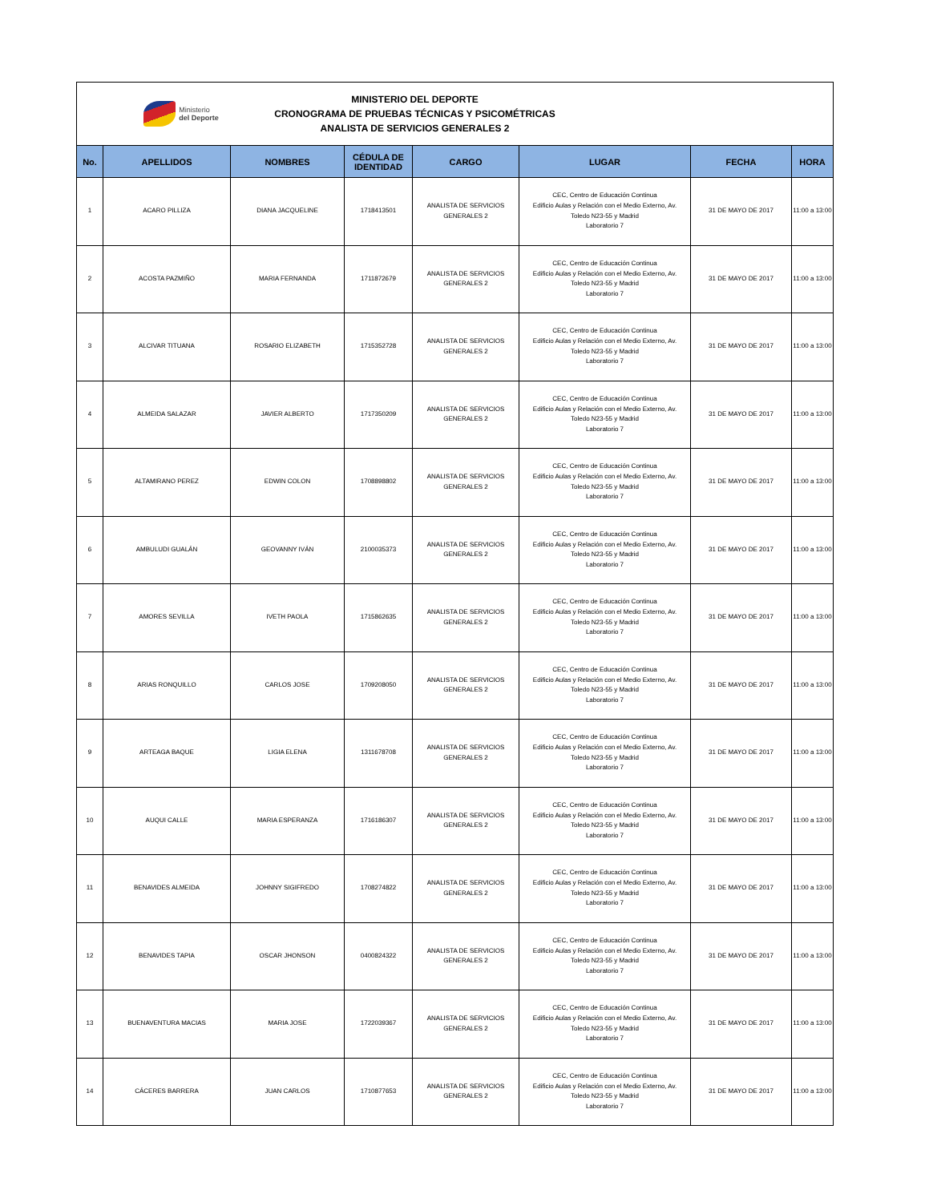Ministerio
del Deporte
MINISTERIO DEL DEPORTE
CRONOGRAMA DE PRUEBAS TÉCNICAS Y PSICOMÉTRICAS
ANALISTA DE SERVICIOS GENERALES 2
| No. | APELLIDOS | NOMBRES | CÉDULA DE IDENTIDAD | CARGO | LUGAR | FECHA | HORA |
| --- | --- | --- | --- | --- | --- | --- | --- |
| 1 | ACARO PILLIZA | DIANA JACQUELINE | 1718413501 | ANALISTA DE SERVICIOS GENERALES 2 | CEC, Centro de Educación Continua Edificio Aulas y Relación con el Medio Externo, Av. Toledo N23-55 y Madrid Laboratorio 7 | 31 DE MAYO DE 2017 | 11:00 a 13:00 |
| 2 | ACOSTA PAZMIÑO | MARIA FERNANDA | 1711872679 | ANALISTA DE SERVICIOS GENERALES 2 | CEC, Centro de Educación Continua Edificio Aulas y Relación con el Medio Externo, Av. Toledo N23-55 y Madrid Laboratorio 7 | 31 DE MAYO DE 2017 | 11:00 a 13:00 |
| 3 | ALCIVAR TITUANA | ROSARIO ELIZABETH | 1715352728 | ANALISTA DE SERVICIOS GENERALES 2 | CEC, Centro de Educación Continua Edificio Aulas y Relación con el Medio Externo, Av. Toledo N23-55 y Madrid Laboratorio 7 | 31 DE MAYO DE 2017 | 11:00 a 13:00 |
| 4 | ALMEIDA SALAZAR | JAVIER ALBERTO | 1717350209 | ANALISTA DE SERVICIOS GENERALES 2 | CEC, Centro de Educación Continua Edificio Aulas y Relación con el Medio Externo, Av. Toledo N23-55 y Madrid Laboratorio 7 | 31 DE MAYO DE 2017 | 11:00 a 13:00 |
| 5 | ALTAMIRANO PEREZ | EDWIN COLON | 1708898802 | ANALISTA DE SERVICIOS GENERALES 2 | CEC, Centro de Educación Continua Edificio Aulas y Relación con el Medio Externo, Av. Toledo N23-55 y Madrid Laboratorio 7 | 31 DE MAYO DE 2017 | 11:00 a 13:00 |
| 6 | AMBULUDI GUALÁN | GEOVANNY IVÁN | 2100035373 | ANALISTA DE SERVICIOS GENERALES 2 | CEC, Centro de Educación Continua Edificio Aulas y Relación con el Medio Externo, Av. Toledo N23-55 y Madrid Laboratorio 7 | 31 DE MAYO DE 2017 | 11:00 a 13:00 |
| 7 | AMORES SEVILLA | IVETH PAOLA | 1715862635 | ANALISTA DE SERVICIOS GENERALES 2 | CEC, Centro de Educación Continua Edificio Aulas y Relación con el Medio Externo, Av. Toledo N23-55 y Madrid Laboratorio 7 | 31 DE MAYO DE 2017 | 11:00 a 13:00 |
| 8 | ARIAS RONQUILLO | CARLOS JOSE | 1709208050 | ANALISTA DE SERVICIOS GENERALES 2 | CEC, Centro de Educación Continua Edificio Aulas y Relación con el Medio Externo, Av. Toledo N23-55 y Madrid Laboratorio 7 | 31 DE MAYO DE 2017 | 11:00 a 13:00 |
| 9 | ARTEAGA BAQUE | LIGIA ELENA | 1311678708 | ANALISTA DE SERVICIOS GENERALES 2 | CEC, Centro de Educación Continua Edificio Aulas y Relación con el Medio Externo, Av. Toledo N23-55 y Madrid Laboratorio 7 | 31 DE MAYO DE 2017 | 11:00 a 13:00 |
| 10 | AUQUI CALLE | MARIA ESPERANZA | 1716186307 | ANALISTA DE SERVICIOS GENERALES 2 | CEC, Centro de Educación Continua Edificio Aulas y Relación con el Medio Externo, Av. Toledo N23-55 y Madrid Laboratorio 7 | 31 DE MAYO DE 2017 | 11:00 a 13:00 |
| 11 | BENAVIDES ALMEIDA | JOHNNY SIGIFREDO | 1708274822 | ANALISTA DE SERVICIOS GENERALES 2 | CEC, Centro de Educación Continua Edificio Aulas y Relación con el Medio Externo, Av. Toledo N23-55 y Madrid Laboratorio 7 | 31 DE MAYO DE 2017 | 11:00 a 13:00 |
| 12 | BENAVIDES TAPIA | OSCAR JHONSON | 0400824322 | ANALISTA DE SERVICIOS GENERALES 2 | CEC, Centro de Educación Continua Edificio Aulas y Relación con el Medio Externo, Av. Toledo N23-55 y Madrid Laboratorio 7 | 31 DE MAYO DE 2017 | 11:00 a 13:00 |
| 13 | BUENAVENTURA MACIAS | MARIA JOSE | 1722039367 | ANALISTA DE SERVICIOS GENERALES 2 | CEC, Centro de Educación Continua Edificio Aulas y Relación con el Medio Externo, Av. Toledo N23-55 y Madrid Laboratorio 7 | 31 DE MAYO DE 2017 | 11:00 a 13:00 |
| 14 | CÁCERES BARRERA | JUAN CARLOS | 1710877653 | ANALISTA DE SERVICIOS GENERALES 2 | CEC, Centro de Educación Continua Edificio Aulas y Relación con el Medio Externo, Av. Toledo N23-55 y Madrid Laboratorio 7 | 31 DE MAYO DE 2017 | 11:00 a 13:00 |